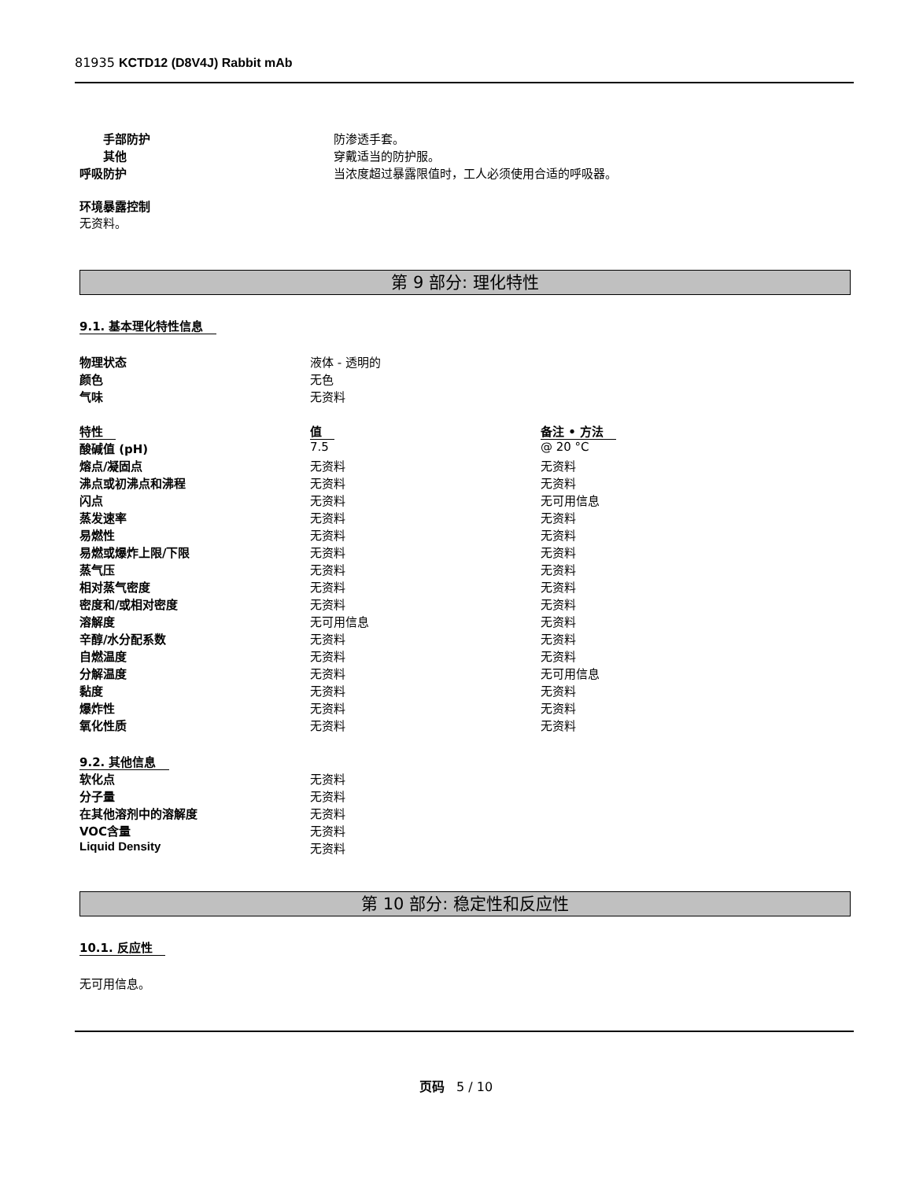81935 KCTD12 (D8V4J) Rabbit mAb
| 手部防护 | 防渗透手套。 |
| 其他 | 穿戴适当的防护服。 |
| 呼吸防护 | 当浓度超过暴露限值时，工人必须使用合适的呼吸器。 |
环境暴露控制
无资料。
第 9 部分: 理化特性
9.1. 基本理化特性信息
| 物理状态 | 液体 - 透明的 |
| 颜色 | 无色 |
| 气味 | 无资料 |
| 特性 | 值 | 备注 • 方法 |
| 酸碱值 (pH) | 7.5 | @ 20 °C |
| 熔点/凝固点 | 无资料 | 无资料 |
| 沸点或初沸点和沸程 | 无资料 | 无资料 |
| 闪点 | 无资料 | 无可用信息 |
| 蒸发速率 | 无资料 | 无资料 |
| 易燃性 | 无资料 | 无资料 |
| 易燃或爆炸上限/下限 | 无资料 | 无资料 |
| 蒸气压 | 无资料 | 无资料 |
| 相对蒸气密度 | 无资料 | 无资料 |
| 密度和/或相对密度 | 无资料 | 无资料 |
| 溶解度 | 无可用信息 | 无资料 |
| 辛醇/水分配系数 | 无资料 | 无资料 |
| 自燃温度 | 无资料 | 无资料 |
| 分解温度 | 无资料 | 无可用信息 |
| 黏度 | 无资料 | 无资料 |
| 爆炸性 | 无资料 | 无资料 |
| 氧化性质 | 无资料 | 无资料 |
9.2. 其他信息
| 软化点 | 无资料 |
| 分子量 | 无资料 |
| 在其他溶剂中的溶解度 | 无资料 |
| VOC含量 | 无资料 |
| Liquid Density | 无资料 |
第 10 部分: 稳定性和反应性
10.1. 反应性
无可用信息。
页码 5 / 10